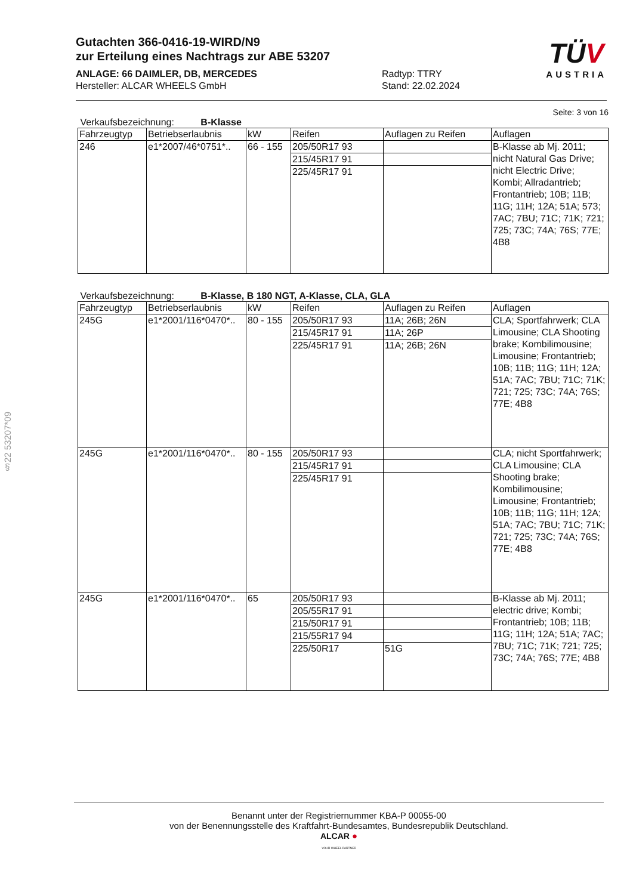Gutachten 366-0416-19-WIRD/N9
zur Erteilung eines Nachtrags zur ABE 53207
ANLAGE: 66 DAIMLER, DB, MERCEDES
Hersteller: ALCAR WHEELS GmbH
Radtyp: TTRY
Stand: 22.02.2024
TÜV
AUSTRIA
§22 53207*09
Seite: 3 von 16
Verkaufsbezeichnung: B-Klasse
| Fahrzeugtyp | Betriebserlaubnis | kW | Reifen | Auflagen zu Reifen | Auflagen |
| --- | --- | --- | --- | --- | --- |
| 246 | e1*2007/46*0751*.. | 66 - 155 | 205/50R17 93 | | B-Klasse ab Mj. 2011; nicht Natural Gas Drive; nicht Electric Drive; Kombi; Allradantrieb; Frontantrieb; 10B; 11B; 11G; 11H; 12A; 51A; 573; 7AC; 7BU; 71C; 71K; 721; 725; 73C; 74A; 76S; 77E; 4B8 |
| | | | 215/45R17 91 | | |
| | | | 225/45R17 91 | | |
Verkaufsbezeichnung: B-Klasse, B 180 NGT, A-Klasse, CLA, GLA
| Fahrzeugtyp | Betriebserlaubnis | kW | Reifen | Auflagen zu Reifen | Auflagen |
| --- | --- | --- | --- | --- | --- |
| 245G | e1*2001/116*0470*.. | 80 - 155 | 205/50R17 93 | 11A; 26B; 26N | CLA; Sportfahrwerk; CLA Limousine; CLA Shooting brake; Kombilimousine; Limousine; Frontantrieb; 10B; 11B; 11G; 11H; 12A; 51A; 7AC; 7BU; 71C; 71K; 721; 725; 73C; 74A; 76S; 77E; 4B8 |
| | | | 215/45R17 91 | 11A; 26P | |
| | | | 225/45R17 91 | 11A; 26B; 26N | |
| 245G | e1*2001/116*0470*.. | 80 - 155 | 205/50R17 93 | | CLA; nicht Sportfahrwerk; CLA Limousine; CLA Shooting brake; Kombilimousine; Limousine; Frontantrieb; 10B; 11B; 11G; 11H; 12A; 51A; 7AC; 7BU; 71C; 71K; 721; 725; 73C; 74A; 76S; 77E; 4B8 |
| | | | 215/45R17 91 | | |
| | | | 225/45R17 91 | | |
| 245G | e1*2001/116*0470*.. | 65 | 205/50R17 93 | | B-Klasse ab Mj. 2011; electric drive; Kombi; Frontantrieb; 10B; 11B; 11G; 11H; 12A; 51A; 7AC; 7BU; 71C; 71K; 721; 725; 73C; 74A; 76S; 77E; 4B8 |
| | | | 205/55R17 91 | | |
| | | | 215/50R17 91 | | |
| | | | 215/55R17 94 | | |
| | | | 225/50R17 | 51G | |
Benannt unter der Registriernummer KBA-P 00055-00
von der Benennungsstelle des Kraftfahrt-Bundesamtes, Bundesrepublik Deutschland.
ALCAR ●
YOUR WHEEL PARTNER